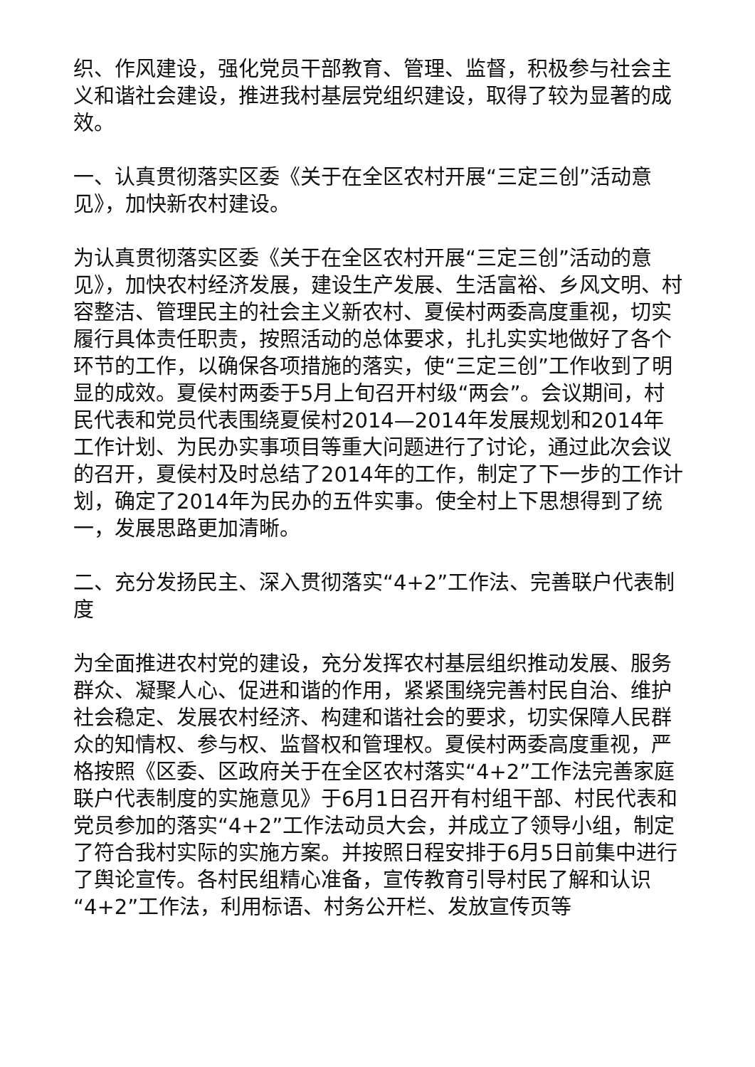织、作风建设，强化党员干部教育、管理、监督，积极参与社会主义和谐社会建设，推进我村基层党组织建设，取得了较为显著的成效。
一、认真贯彻落实区委《关于在全区农村开展“三定三创”活动意见》，加快新农村建设。
为认真贯彻落实区委《关于在全区农村开展“三定三创”活动的意见》，加快农村经济发展，建设生产发展、生活富裕、乡风文明、村容整洁、管理民主的社会主义新农村、夏侯村两委高度重视，切实履行具体责任职责，按照活动的总体要求，扎扎实实地做好了各个环节的工作，以确保各项措施的落实，使“三定三创”工作收到了明显的成效。夏侯村两委于5月上旬召开村级“两会”。会议期间，村民代表和党员代表围绕夏侯村2014—2014年发展规划和2014年工作计划、为民办实事项目等重大问题进行了讨论，通过此次会议的召开，夏侯村及时总结了2014年的工作，制定了下一步的工作计划，确定了2014年为民办的五件实事。使全村上下思想得到了统一，发展思路更加清晰。
二、充分发扬民主、深入贯彻落实“4+2”工作法、完善联户代表制度
为全面推进农村党的建设，充分发挥农村基层组织推动发展、服务群众、凝聚人心、促进和谐的作用，紧紧围绕完善村民自治、维护社会稳定、发展农村经济、构建和谐社会的要求，切实保障人民群众的知情权、参与权、监督权和管理权。夏侯村两委高度重视，严格按照《区委、区政府关于在全区农村落实“4+2”工作法完善家庭联户代表制度的实施意见》于6月1日召开有村组干部、村民代表和党员参加的落实“4+2”工作法动员大会，并成立了领导小组，制定了符合我村实际的实施方案。并按照日程安排于6月5日前集中进行了舆论宣传。各村民组精心准备，宣传教育引导村民了解和认识“4+2”工作法，利用标语、村务公开栏、发放宣传页等